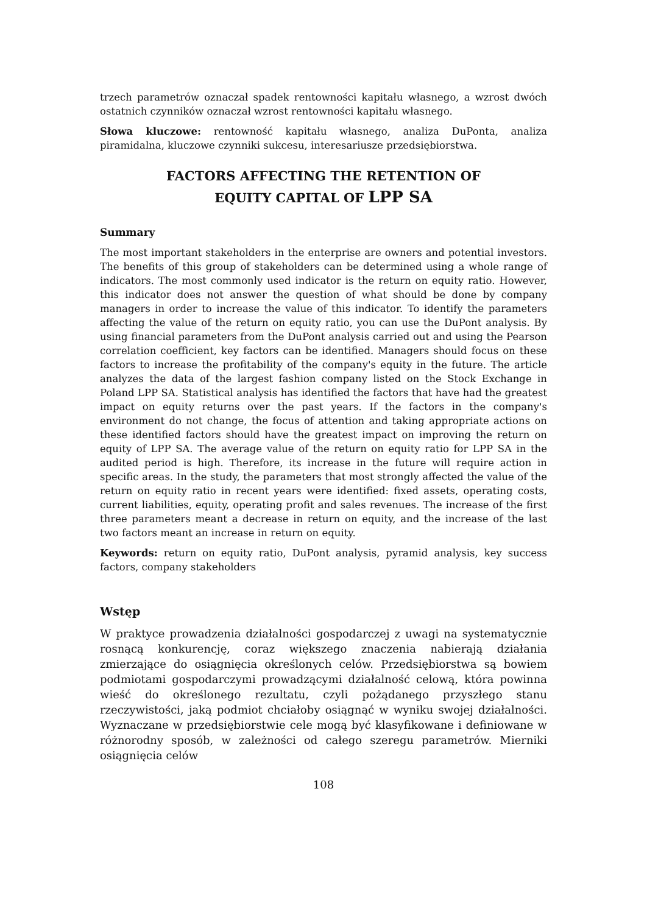trzech parametrów oznaczał spadek rentowności kapitału własnego, a wzrost dwóch ostatnich czynników oznaczał wzrost rentowności kapitału własnego.
Słowa kluczowe: rentowność kapitału własnego, analiza DuPonta, analiza piramidalna, kluczowe czynniki sukcesu, interesariusze przedsiębiorstwa.
FACTORS AFFECTING THE RETENTION OF
EQUITY CAPITAL OF LPP SA
Summary
The most important stakeholders in the enterprise are owners and potential investors. The benefits of this group of stakeholders can be determined using a whole range of indicators. The most commonly used indicator is the return on equity ratio. However, this indicator does not answer the question of what should be done by company managers in order to increase the value of this indicator. To identify the parameters affecting the value of the return on equity ratio, you can use the DuPont analysis. By using financial parameters from the DuPont analysis carried out and using the Pearson correlation coefficient, key factors can be identified. Managers should focus on these factors to increase the profitability of the company's equity in the future. The article analyzes the data of the largest fashion company listed on the Stock Exchange in Poland LPP SA. Statistical analysis has identified the factors that have had the greatest impact on equity returns over the past years. If the factors in the company's environment do not change, the focus of attention and taking appropriate actions on these identified factors should have the greatest impact on improving the return on equity of LPP SA. The average value of the return on equity ratio for LPP SA in the audited period is high. Therefore, its increase in the future will require action in specific areas. In the study, the parameters that most strongly affected the value of the return on equity ratio in recent years were identified: fixed assets, operating costs, current liabilities, equity, operating profit and sales revenues. The increase of the first three parameters meant a decrease in return on equity, and the increase of the last two factors meant an increase in return on equity.
Keywords: return on equity ratio, DuPont analysis, pyramid analysis, key success factors, company stakeholders
Wstęp
W praktyce prowadzenia działalności gospodarczej z uwagi na systematycznie rosnącą konkurencję, coraz większego znaczenia nabierają działania zmierzające do osiągnięcia określonych celów. Przedsiębiorstwa są bowiem podmiotami gospodarczymi prowadzącymi działalność celową, która powinna wieść do określonego rezultatu, czyli pożądanego przyszłego stanu rzeczywistości, jaką podmiot chciałoby osiągnąć w wyniku swojej działalności. Wyznaczane w przedsiębiorstwie cele mogą być klasyfikowane i definiowane w różnorodny sposób, w zależności od całego szeregu parametrów. Mierniki osiągnięcia celów
108